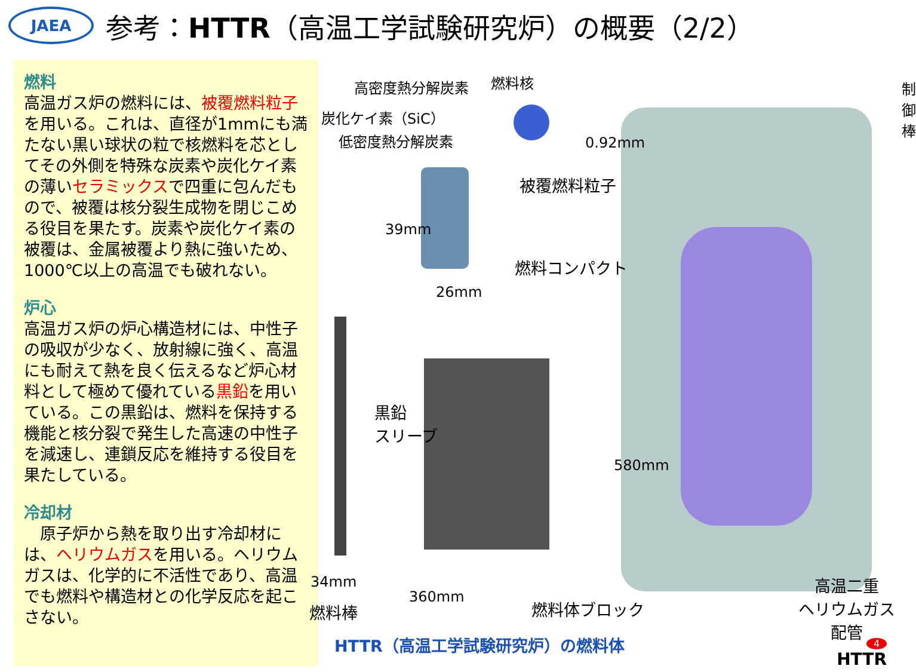JAEA
参考：HTTR（高温工学試験研究炉）の概要（2/2）
燃料
高温ガス炉の燃料には、被覆燃料粒子を用いる。これは、直径が1mmにも満たない黒い球状の粒で核燃料を芯としてその外側を特殊な炭素や炭化ケイ素の薄いセラミックスで四重に包んだもので、被覆は核分裂生成物を閉じこめる役目を果たす。炭素や炭化ケイ素の被覆は、金属被覆より熱に強いため、1000℃以上の高温でも破れない。
炉心
高温ガス炉の炉心構造材には、中性子の吸収が少なく、放射線に強く、高温にも耐えて熱を良く伝えるなど炉心材料として極めて優れている黒鉛を用いている。この黒鉛は、燃料を保持する機能と核分裂で発生した高速の中性子を減速し、連鎖反応を維持する役目を果たしている。
冷却材
　原子炉から熱を取り出す冷却材には、ヘリウムガスを用いる。ヘリウムガスは、化学的に不活性であり、高温でも燃料や構造材との化学反応を起こさない。
高密度熱分解炭素 燃料核
炭化ケイ素（SiC）
低密度熱分解炭素 0.92mm
制御棒
被覆燃料粒子
39mm
燃料コンパクト
26mm
黒鉛
スリーブ
580mm
34mm
360mm
燃料棒 燃料体ブロック
高温二重
ヘリウムガス配管
HTTR（高温工学試験研究炉）の燃料体
4
HTTR